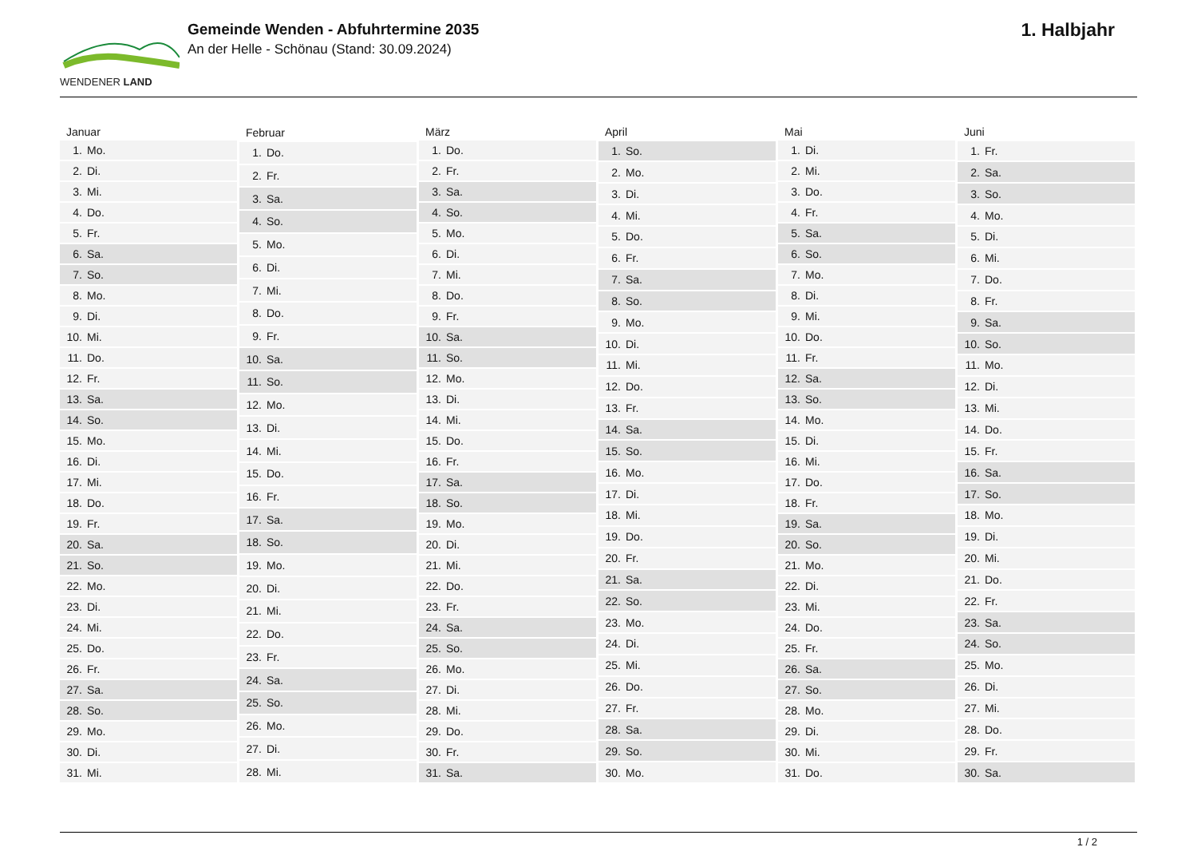WENDENER LAND
Gemeinde Wenden - Abfuhrtermine 2035
An der Helle - Schönau (Stand: 30.09.2024)
1. Halbjahr
| Januar | |
| --- | --- |
| 1. | Mo. |
| 2. | Di. |
| 3. | Mi. |
| 4. | Do. |
| 5. | Fr. |
| 6. | Sa. |
| 7. | So. |
| 8. | Mo. |
| 9. | Di. |
| 10. | Mi. |
| 11. | Do. |
| 12. | Fr. |
| 13. | Sa. |
| 14. | So. |
| 15. | Mo. |
| 16. | Di. |
| 17. | Mi. |
| 18. | Do. |
| 19. | Fr. |
| 20. | Sa. |
| 21. | So. |
| 22. | Mo. |
| 23. | Di. |
| 24. | Mi. |
| 25. | Do. |
| 26. | Fr. |
| 27. | Sa. |
| 28. | So. |
| 29. | Mo. |
| 30. | Di. |
| 31. | Mi. |
| Februar | |
| --- | --- |
| 1. | Do. |
| 2. | Fr. |
| 3. | Sa. |
| 4. | So. |
| 5. | Mo. |
| 6. | Di. |
| 7. | Mi. |
| 8. | Do. |
| 9. | Fr. |
| 10. | Sa. |
| 11. | So. |
| 12. | Mo. |
| 13. | Di. |
| 14. | Mi. |
| 15. | Do. |
| 16. | Fr. |
| 17. | Sa. |
| 18. | So. |
| 19. | Mo. |
| 20. | Di. |
| 21. | Mi. |
| 22. | Do. |
| 23. | Fr. |
| 24. | Sa. |
| 25. | So. |
| 26. | Mo. |
| 27. | Di. |
| 28. | Mi. |
| März | |
| --- | --- |
| 1. | Do. |
| 2. | Fr. |
| 3. | Sa. |
| 4. | So. |
| 5. | Mo. |
| 6. | Di. |
| 7. | Mi. |
| 8. | Do. |
| 9. | Fr. |
| 10. | Sa. |
| 11. | So. |
| 12. | Mo. |
| 13. | Di. |
| 14. | Mi. |
| 15. | Do. |
| 16. | Fr. |
| 17. | Sa. |
| 18. | So. |
| 19. | Mo. |
| 20. | Di. |
| 21. | Mi. |
| 22. | Do. |
| 23. | Fr. |
| 24. | Sa. |
| 25. | So. |
| 26. | Mo. |
| 27. | Di. |
| 28. | Mi. |
| 29. | Do. |
| 30. | Fr. |
| 31. | Sa. |
| April | |
| --- | --- |
| 1. | So. |
| 2. | Mo. |
| 3. | Di. |
| 4. | Mi. |
| 5. | Do. |
| 6. | Fr. |
| 7. | Sa. |
| 8. | So. |
| 9. | Mo. |
| 10. | Di. |
| 11. | Mi. |
| 12. | Do. |
| 13. | Fr. |
| 14. | Sa. |
| 15. | So. |
| 16. | Mo. |
| 17. | Di. |
| 18. | Mi. |
| 19. | Do. |
| 20. | Fr. |
| 21. | Sa. |
| 22. | So. |
| 23. | Mo. |
| 24. | Di. |
| 25. | Mi. |
| 26. | Do. |
| 27. | Fr. |
| 28. | Sa. |
| 29. | So. |
| 30. | Mo. |
| Mai | |
| --- | --- |
| 1. | Di. |
| 2. | Mi. |
| 3. | Do. |
| 4. | Fr. |
| 5. | Sa. |
| 6. | So. |
| 7. | Mo. |
| 8. | Di. |
| 9. | Mi. |
| 10. | Do. |
| 11. | Fr. |
| 12. | Sa. |
| 13. | So. |
| 14. | Mo. |
| 15. | Di. |
| 16. | Mi. |
| 17. | Do. |
| 18. | Fr. |
| 19. | Sa. |
| 20. | So. |
| 21. | Mo. |
| 22. | Di. |
| 23. | Mi. |
| 24. | Do. |
| 25. | Fr. |
| 26. | Sa. |
| 27. | So. |
| 28. | Mo. |
| 29. | Di. |
| 30. | Mi. |
| 31. | Do. |
| Juni | |
| --- | --- |
| 1. | Fr. |
| 2. | Sa. |
| 3. | So. |
| 4. | Mo. |
| 5. | Di. |
| 6. | Mi. |
| 7. | Do. |
| 8. | Fr. |
| 9. | Sa. |
| 10. | So. |
| 11. | Mo. |
| 12. | Di. |
| 13. | Mi. |
| 14. | Do. |
| 15. | Fr. |
| 16. | Sa. |
| 17. | So. |
| 18. | Mo. |
| 19. | Di. |
| 20. | Mi. |
| 21. | Do. |
| 22. | Fr. |
| 23. | Sa. |
| 24. | So. |
| 25. | Mo. |
| 26. | Di. |
| 27. | Mi. |
| 28. | Do. |
| 29. | Fr. |
| 30. | Sa. |
1 / 2